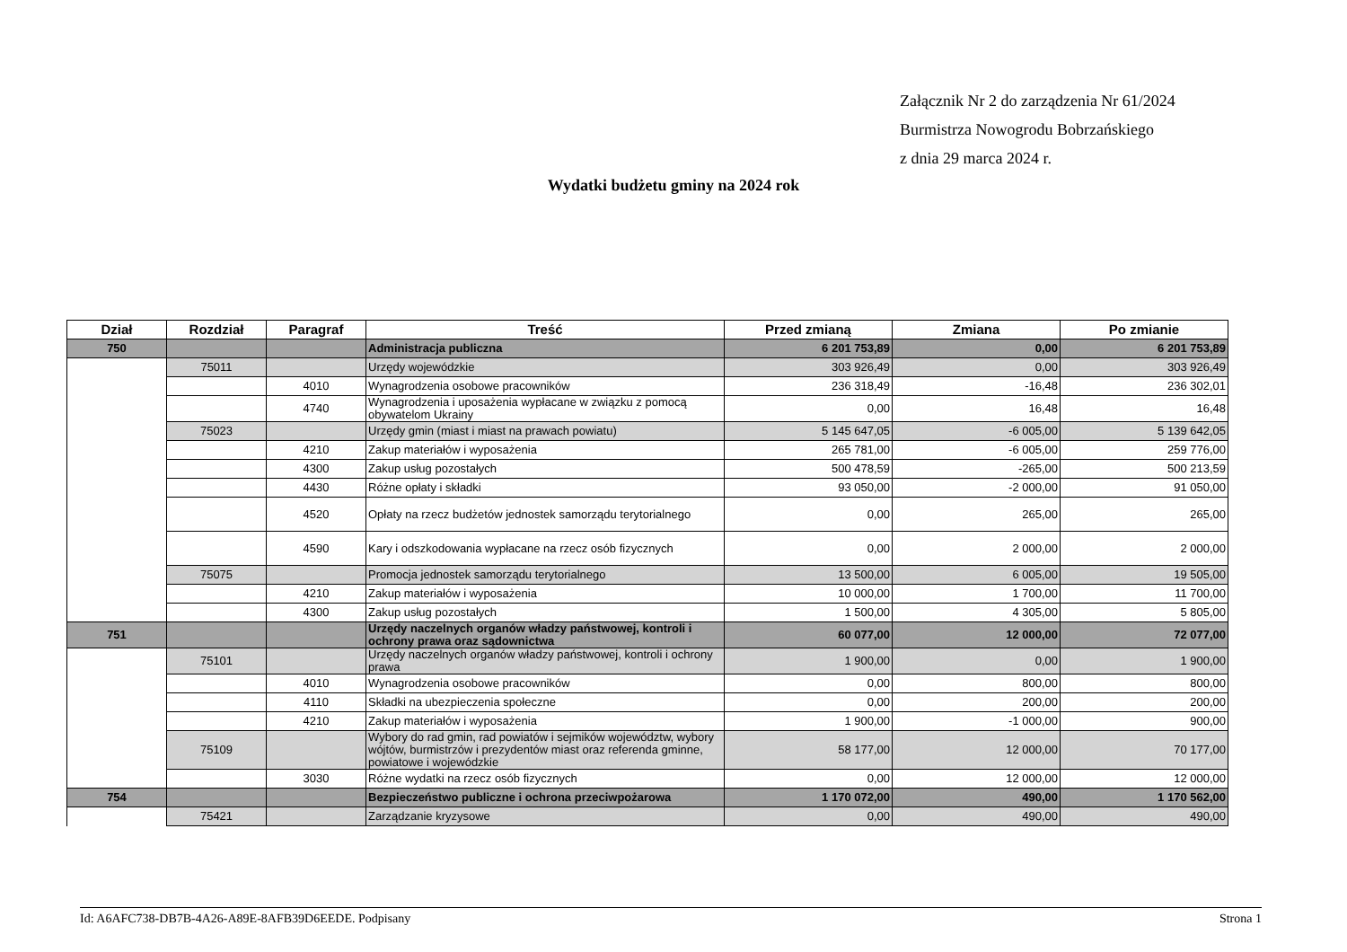Załącznik Nr 2 do zarządzenia Nr 61/2024
Burmistrza Nowogrodu Bobrzańskiego
z dnia 29 marca 2024 r.
Wydatki budżetu gminy na 2024 rok
| Dział | Rozdział | Paragraf | Treść | Przed zmianą | Zmiana | Po zmianie |
| --- | --- | --- | --- | --- | --- | --- |
| 750 | | | Administracja publiczna | 6 201 753,89 | 0,00 | 6 201 753,89 |
| | 75011 | | Urzędy wojewódzkie | 303 926,49 | 0,00 | 303 926,49 |
| | | 4010 | Wynagrodzenia osobowe pracowników | 236 318,49 | -16,48 | 236 302,01 |
| | | 4740 | Wynagrodzenia i uposażenia wypłacane w związku z pomocą obywatelom Ukrainy | 0,00 | 16,48 | 16,48 |
| | 75023 | | Urzędy gmin (miast i miast na prawach powiatu) | 5 145 647,05 | -6 005,00 | 5 139 642,05 |
| | | 4210 | Zakup materiałów i wyposażenia | 265 781,00 | -6 005,00 | 259 776,00 |
| | | 4300 | Zakup usług pozostałych | 500 478,59 | -265,00 | 500 213,59 |
| | | 4430 | Różne opłaty i składki | 93 050,00 | -2 000,00 | 91 050,00 |
| | | 4520 | Opłaty na rzecz budżetów jednostek samorządu terytorialnego | 0,00 | 265,00 | 265,00 |
| | | 4590 | Kary i odszkodowania wypłacane na rzecz osób fizycznych | 0,00 | 2 000,00 | 2 000,00 |
| | 75075 | | Promocja jednostek samorządu terytorialnego | 13 500,00 | 6 005,00 | 19 505,00 |
| | | 4210 | Zakup materiałów i wyposażenia | 10 000,00 | 1 700,00 | 11 700,00 |
| | | 4300 | Zakup usług pozostałych | 1 500,00 | 4 305,00 | 5 805,00 |
| 751 | | | Urzędy naczelnych organów władzy państwowej, kontroli i ochrony prawa oraz sądownictwa | 60 077,00 | 12 000,00 | 72 077,00 |
| | 75101 | | Urzędy naczelnych organów władzy państwowej, kontroli i ochrony prawa | 1 900,00 | 0,00 | 1 900,00 |
| | | 4010 | Wynagrodzenia osobowe pracowników | 0,00 | 800,00 | 800,00 |
| | | 4110 | Składki na ubezpieczenia społeczne | 0,00 | 200,00 | 200,00 |
| | | 4210 | Zakup materiałów i wyposażenia | 1 900,00 | -1 000,00 | 900,00 |
| | 75109 | | Wybory do rad gmin, rad powiatów i sejmików województw, wybory wójtów, burmistrzów i prezydentów miast oraz referenda gminne, powiatowe i wojewódzkie | 58 177,00 | 12 000,00 | 70 177,00 |
| | | 3030 | Różne wydatki na rzecz osób fizycznych | 0,00 | 12 000,00 | 12 000,00 |
| 754 | | | Bezpieczeństwo publiczne i ochrona przeciwpożarowa | 1 170 072,00 | 490,00 | 1 170 562,00 |
| | 75421 | | Zarządzanie kryzysowe | 0,00 | 490,00 | 490,00 |
Id: A6AFC738-DB7B-4A26-A89E-8AFB39D6EEDE. Podpisany Strona 1